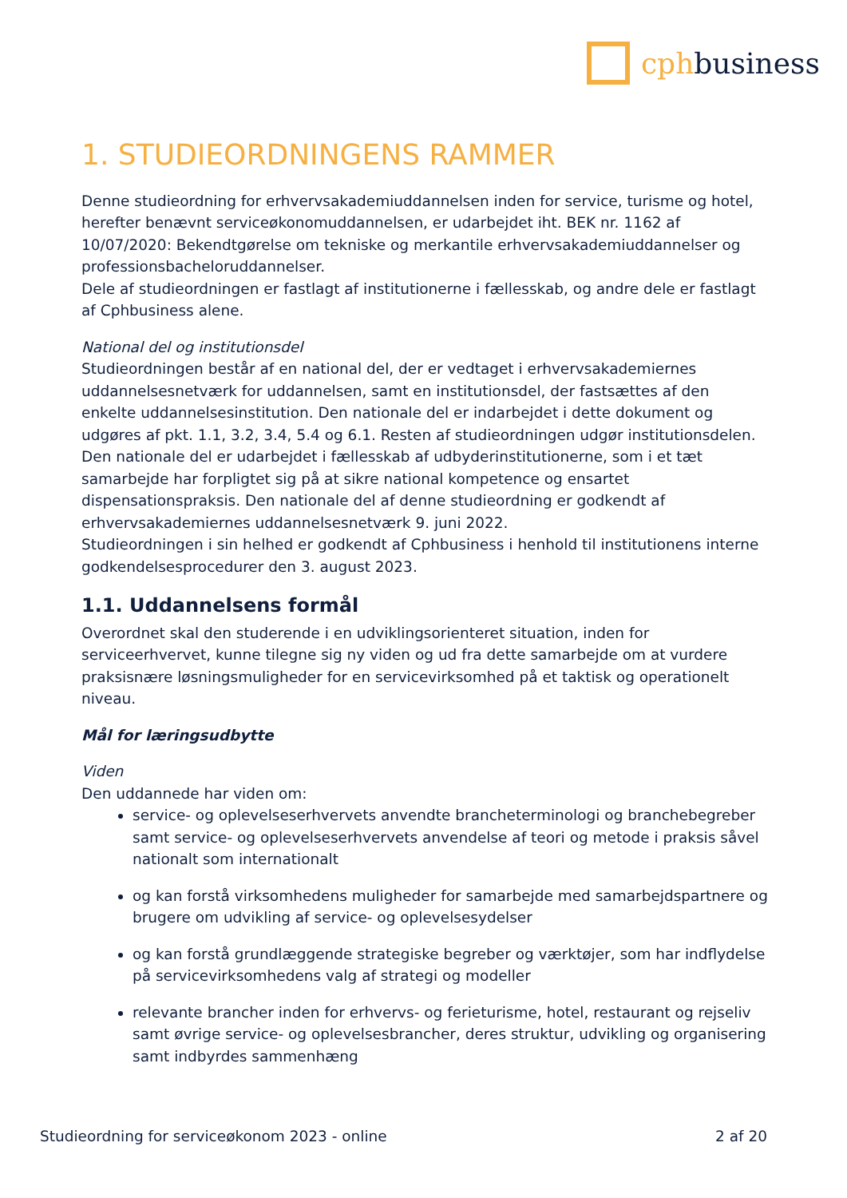cphbusiness
1. STUDIEORDNINGENS RAMMER
Denne studieordning for erhvervsakademiuddannelsen inden for service, turisme og hotel, herefter benævnt serviceøkonomuddannelsen, er udarbejdet iht. BEK nr. 1162 af 10/07/2020: Bekendtgørelse om tekniske og merkantile erhvervsakademiuddannelser og professionsbacheloruddannelser.
Dele af studieordningen er fastlagt af institutionerne i fællesskab, og andre dele er fastlagt af Cphbusiness alene.
National del og institutionsdel
Studieordningen består af en national del, der er vedtaget i erhvervsakademiernes uddannelsesnetværk for uddannelsen, samt en institutionsdel, der fastsættes af den enkelte uddannelsesinstitution. Den nationale del er indarbejdet i dette dokument og udgøres af pkt. 1.1, 3.2, 3.4, 5.4 og 6.1. Resten af studieordningen udgør institutionsdelen. Den nationale del er udarbejdet i fællesskab af udbyderinstitutionerne, som i et tæt samarbejde har forpligtet sig på at sikre national kompetence og ensartet dispensationspraksis. Den nationale del af denne studieordning er godkendt af erhvervsakademiernes uddannelsesnetværk 9. juni 2022.
Studieordningen i sin helhed er godkendt af Cphbusiness i henhold til institutionens interne godkendelsesprocedurer den 3. august 2023.
1.1. Uddannelsens formål
Overordnet skal den studerende i en udviklingsorienteret situation, inden for serviceerhvervet, kunne tilegne sig ny viden og ud fra dette samarbejde om at vurdere praksisnære løsningsmuligheder for en servicevirksomhed på et taktisk og operationelt niveau.
Mål for læringsudbytte
Viden
Den uddannede har viden om:
service- og oplevelseserhvervets anvendte brancheterminologi og branchebegreber samt service- og oplevelseserhvervets anvendelse af teori og metode i praksis såvel nationalt som internationalt
og kan forstå virksomhedens muligheder for samarbejde med samarbejdspartnere og brugere om udvikling af service- og oplevelsesydelser
og kan forstå grundlæggende strategiske begreber og værktøjer, som har indflydelse på servicevirksomhedens valg af strategi og modeller
relevante brancher inden for erhvervs- og ferieturisme, hotel, restaurant og rejseliv samt øvrige service- og oplevelsesbrancher, deres struktur, udvikling og organisering samt indbyrdes sammenhæng
Studieordning for serviceøkonom 2023 - online 2 af 20